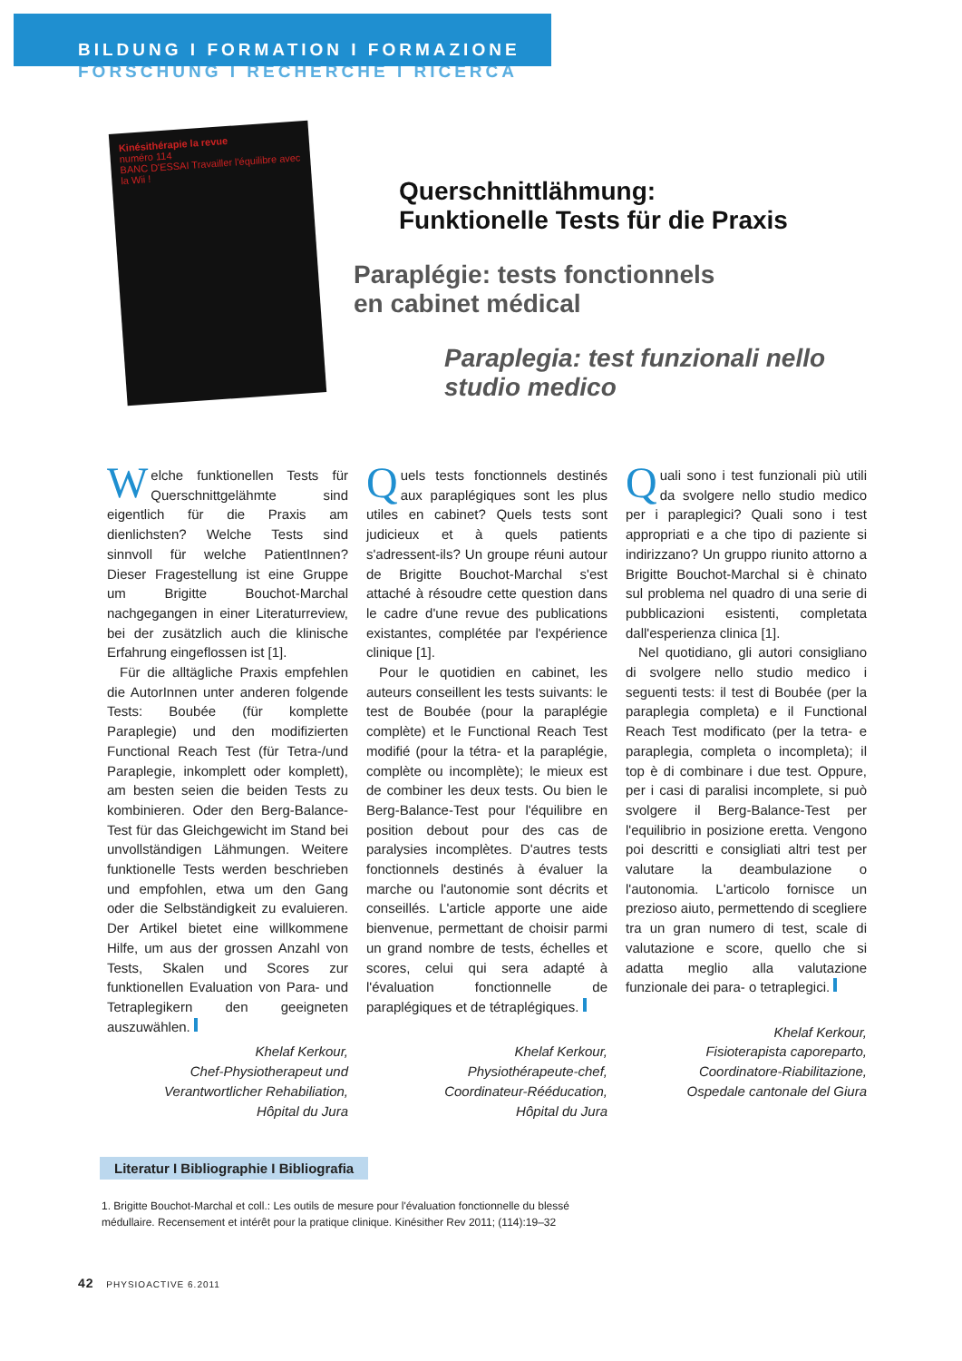BILDUNG I FORMATION I FORMAZIONE
FORSCHUNG I RECHERCHE I RICERCA
Kinésithérapie la revue
numéro 114
BANC D'ESSAI Travailler l'équilibre avec la Wii !
Querschnittlähmung:
Funktionelle Tests für die Praxis
Paraplégie: tests fonctionnels
en cabinet médical
Paraplegia: test funzionali nello
studio medico
Welche funktionellen Tests für Querschnittgelähmte sind eigentlich für die Praxis am dienlichsten? Welche Tests sind sinnvoll für welche PatientInnen? Dieser Fragestellung ist eine Gruppe um Brigitte Bouchot-Marchal nachgegangen in einer Literaturreview, bei der zusätzlich auch die klinische Erfahrung eingeflossen ist [1].
Für die alltägliche Praxis empfehlen die AutorInnen unter anderen folgende Tests: Boubée (für komplette Paraplegie) und den modifizierten Functional Reach Test (für Tetra-/und Paraplegie, inkomplett oder komplett), am besten seien die beiden Tests zu kombinieren. Oder den Berg-Balance-Test für das Gleichgewicht im Stand bei unvollständigen Lähmungen. Weitere funktionelle Tests werden beschrieben und empfohlen, etwa um den Gang oder die Selbständigkeit zu evaluieren. Der Artikel bietet eine willkommene Hilfe, um aus der grossen Anzahl von Tests, Skalen und Scores zur funktionellen Evaluation von Para- und Tetraplegikern den geeigneten auszuwählen.
Khelaf Kerkour,
Chef-Physiotherapeut und
Verantwortlicher Rehabiliation,
Hôpital du Jura
Quels tests fonctionnels destinés aux paraplégiques sont les plus utiles en cabinet? Quels tests sont judicieux et à quels patients s'adressent-ils? Un groupe réuni autour de Brigitte Bouchot-Marchal s'est attaché à résoudre cette question dans le cadre d'une revue des publications existantes, complétée par l'expérience clinique [1].
Pour le quotidien en cabinet, les auteurs conseillent les tests suivants: le test de Boubée (pour la paraplégie complète) et le Functional Reach Test modifié (pour la tétra- et la paraplégie, complète ou incomplète); le mieux est de combiner les deux tests. Ou bien le Berg-Balance-Test pour l'équilibre en position debout pour des cas de paralysies incomplètes. D'autres tests fonctionnels destinés à évaluer la marche ou l'autonomie sont décrits et conseillés. L'article apporte une aide bienvenue, permettant de choisir parmi un grand nombre de tests, échelles et scores, celui qui sera adapté à l'évaluation fonctionnelle de paraplégiques et de tétraplégiques.
Khelaf Kerkour,
Physiothérapeute-chef,
Coordinateur-Rééducation,
Hôpital du Jura
Quali sono i test funzionali più utili da svolgere nello studio medico per i paraplegici? Quali sono i test appropriati e a che tipo di paziente si indirizzano? Un gruppo riunito attorno a Brigitte Bouchot-Marchal si è chinato sul problema nel quadro di una serie di pubblicazioni esistenti, completata dall'esperienza clinica [1].
Nel quotidiano, gli autori consigliano di svolgere nello studio medico i seguenti tests: il test di Boubée (per la paraplegia completa) e il Functional Reach Test modificato (per la tetra- e paraplegia, completa o incompleta); il top è di combinare i due test. Oppure, per i casi di paralisi incomplete, si può svolgere il Berg-Balance-Test per l'equilibrio in posizione eretta. Vengono poi descritti e consigliati altri test per valutare la deambulazione o l'autonomia. L'articolo fornisce un prezioso aiuto, permettendo di scegliere tra un gran numero di test, scale di valutazione e score, quello che si adatta meglio alla valutazione funzionale dei para- o tetraplegici.
Khelaf Kerkour,
Fisioterapista caporeparto,
Coordinatore-Riabilitazione,
Ospedale cantonale del Giura
Literatur I Bibliographie I Bibliografia
1. Brigitte Bouchot-Marchal et coll.: Les outils de mesure pour l'évaluation fonctionnelle du blessé médullaire. Recensement et intérêt pour la pratique clinique. Kinésither Rev 2011; (114):19–32
42 PHYSIOACTIVE 6.2011